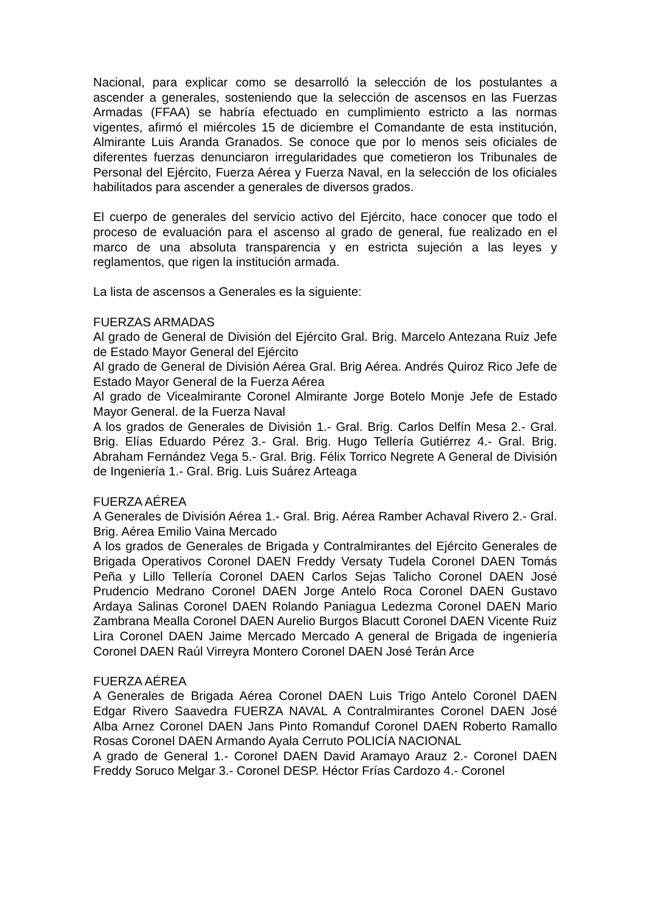Nacional, para explicar como se desarrolló la selección de los postulantes a ascender a generales, sosteniendo que la selección de ascensos en las Fuerzas Armadas (FFAA) se habría efectuado en cumplimiento estricto a las normas vigentes, afirmó el miércoles 15 de diciembre el Comandante de esta institución, Almirante Luis Aranda Granados. Se conoce que por lo menos seis oficiales de diferentes fuerzas denunciaron irregularidades que cometieron los Tribunales de Personal del Ejército, Fuerza Aérea y Fuerza Naval, en la selección de los oficiales habilitados para ascender a generales de diversos grados.
El cuerpo de generales del servicio activo del Ejército, hace conocer que todo el proceso de evaluación para el ascenso al grado de general, fue realizado en el marco de una absoluta transparencia y en estricta sujeción a las leyes y reglamentos, que rigen la institución armada.
La lista de ascensos a Generales es la siguiente:
FUERZAS ARMADAS
Al grado de General de División del Ejército Gral. Brig. Marcelo Antezana Ruiz Jefe de Estado Mayor General del Ejército
Al grado de General de División Aérea Gral. Brig Aérea. Andrés Quiroz Rico Jefe de Estado Mayor General de la Fuerza Aérea
Al grado de Vicealmirante Coronel Almirante Jorge Botelo Monje Jefe de Estado Mayor General. de la Fuerza Naval
A los grados de Generales de División 1.- Gral. Brig. Carlos Delfín Mesa 2.- Gral. Brig. Elías Eduardo Pérez 3.- Gral. Brig. Hugo Tellería Gutiérrez 4.- Gral. Brig. Abraham Fernández Vega 5.- Gral. Brig. Félix Torrico Negrete A General de División de Ingeniería 1.- Gral. Brig. Luis Suárez Arteaga
FUERZA AÉREA
A Generales de División Aérea 1.- Gral. Brig. Aérea Ramber Achaval Rivero 2.- Gral. Brig. Aérea Emilio Vaina Mercado
A los grados de Generales de Brigada y Contralmirantes del Ejército Generales de Brigada Operativos Coronel DAEN Freddy Versaty Tudela Coronel DAEN Tomás Peña y Lillo Tellería Coronel DAEN Carlos Sejas Talicho Coronel DAEN José Prudencio Medrano Coronel DAEN Jorge Antelo Roca Coronel DAEN Gustavo Ardaya Salinas Coronel DAEN Rolando Paniagua Ledezma Coronel DAEN Mario Zambrana Mealla Coronel DAEN Aurelio Burgos Blacutt Coronel DAEN Vicente Ruiz Lira Coronel DAEN Jaime Mercado Mercado A general de Brigada de ingeniería Coronel DAEN Raúl Virreyra Montero Coronel DAEN José Terán Arce
FUERZA AÉREA
A Generales de Brigada Aérea Coronel DAEN Luis Trigo Antelo Coronel DAEN Edgar Rivero Saavedra FUERZA NAVAL A Contralmirantes Coronel DAEN José Alba Arnez Coronel DAEN Jans Pinto Romanduf Coronel DAEN Roberto Ramallo Rosas Coronel DAEN Armando Ayala Cerruto POLICÍA NACIONAL
A grado de General 1.- Coronel DAEN David Aramayo Arauz 2.- Coronel DAEN Freddy Soruco Melgar 3.- Coronel DESP. Héctor Frías Cardozo 4.- Coronel